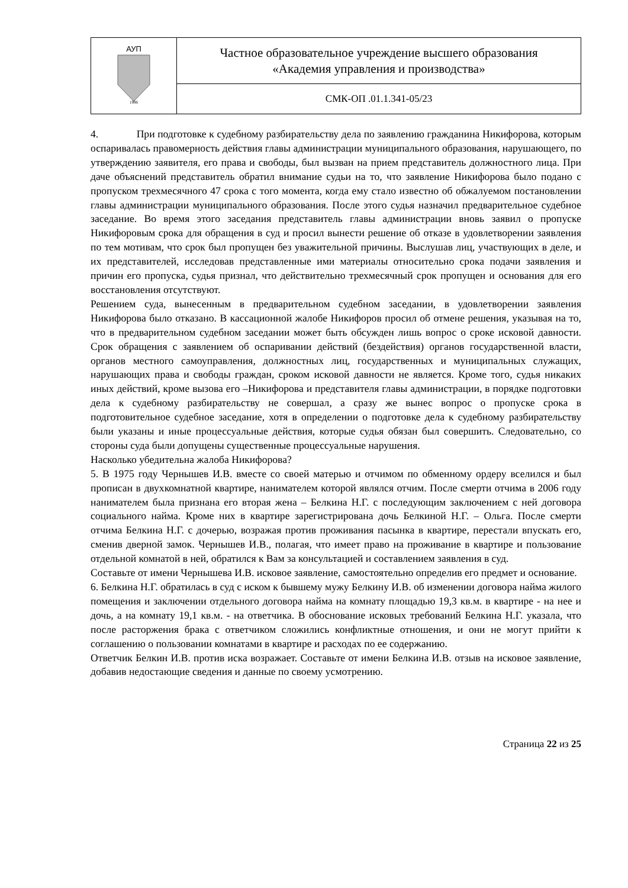| АУП 1996 | Частное образовательное учреждение высшего образования «Академия управления и производства» |
| | СМК-ОП .01.1.341-05/23 |
4. При подготовке к судебному разбирательству дела по заявлению гражданина Никифорова, которым оспаривалась правомерность действия главы администрации муниципального образования, нарушающего, по утверждению заявителя, его права и свободы, был вызван на прием представитель должностного лица. При даче объяснений представитель обратил внимание судьи на то, что заявление Никифорова было подано с пропуском трехмесячного 47 срока с того момента, когда ему стало известно об обжалуемом постановлении главы администрации муниципального образования. После этого судья назначил предварительное судебное заседание. Во время этого заседания представитель главы администрации вновь заявил о пропуске Никифоровым срока для обращения в суд и просил вынести решение об отказе в удовлетворении заявления по тем мотивам, что срок был пропущен без уважительной причины. Выслушав лиц, участвующих в деле, и их представителей, исследовав представленные ими материалы относительно срока подачи заявления и причин его пропуска, судья признал, что действительно трехмесячный срок пропущен и основания для его восстановления отсутствуют.
Решением суда, вынесенным в предварительном судебном заседании, в удовлетворении заявления Никифорова было отказано. В кассационной жалобе Никифоров просил об отмене решения, указывая на то, что в предварительном судебном заседании может быть обсужден лишь вопрос о сроке исковой давности. Срок обращения с заявлением об оспаривании действий (бездействия) органов государственной власти, органов местного самоуправления, должностных лиц, государственных и муниципальных служащих, нарушающих права и свободы граждан, сроком исковой давности не является. Кроме того, судья никаких иных действий, кроме вызова его –Никифорова и представителя главы администрации, в порядке подготовки дела к судебному разбирательству не совершал, а сразу же вынес вопрос о пропуске срока в подготовительное судебное заседание, хотя в определении о подготовке дела к судебному разбирательству были указаны и иные процессуальные действия, которые судья обязан был совершить. Следовательно, со стороны суда были допущены существенные процессуальные нарушения.
Насколько убедительна жалоба Никифорова?
5. В 1975 году Чернышев И.В. вместе со своей матерью и отчимом по обменному ордеру вселился и был прописан в двухкомнатной квартире, нанимателем которой являлся отчим. После смерти отчима в 2006 году нанимателем была признана его вторая жена – Белкина Н.Г. с последующим заключением с ней договора социального найма. Кроме них в квартире зарегистрирована дочь Белкиной Н.Г. – Ольга. После смерти отчима Белкина Н.Г. с дочерью, возражая против проживания пасынка в квартире, перестали впускать его, сменив дверной замок. Чернышев И.В., полагая, что имеет право на проживание в квартире и пользование отдельной комнатой в ней, обратился к Вам за консультацией и составлением заявления в суд.
Составьте от имени Чернышева И.В. исковое заявление, самостоятельно определив его предмет и основание.
6. Белкина Н.Г. обратилась в суд с иском к бывшему мужу Белкину И.В. об изменении договора найма жилого помещения и заключении отдельного договора найма на комнату площадью 19,3 кв.м. в квартире - на нее и дочь, а на комнату 19,1 кв.м. - на ответчика. В обоснование исковых требований Белкина Н.Г. указала, что после расторжения брака с ответчиком сложились конфликтные отношения, и они не могут прийти к соглашению о пользовании комнатами в квартире и расходах по ее содержанию.
Ответчик Белкин И.В. против иска возражает. Составьте от имени Белкина И.В. отзыв на исковое заявление, добавив недостающие сведения и данные по своему усмотрению.
Страница 22 из 25